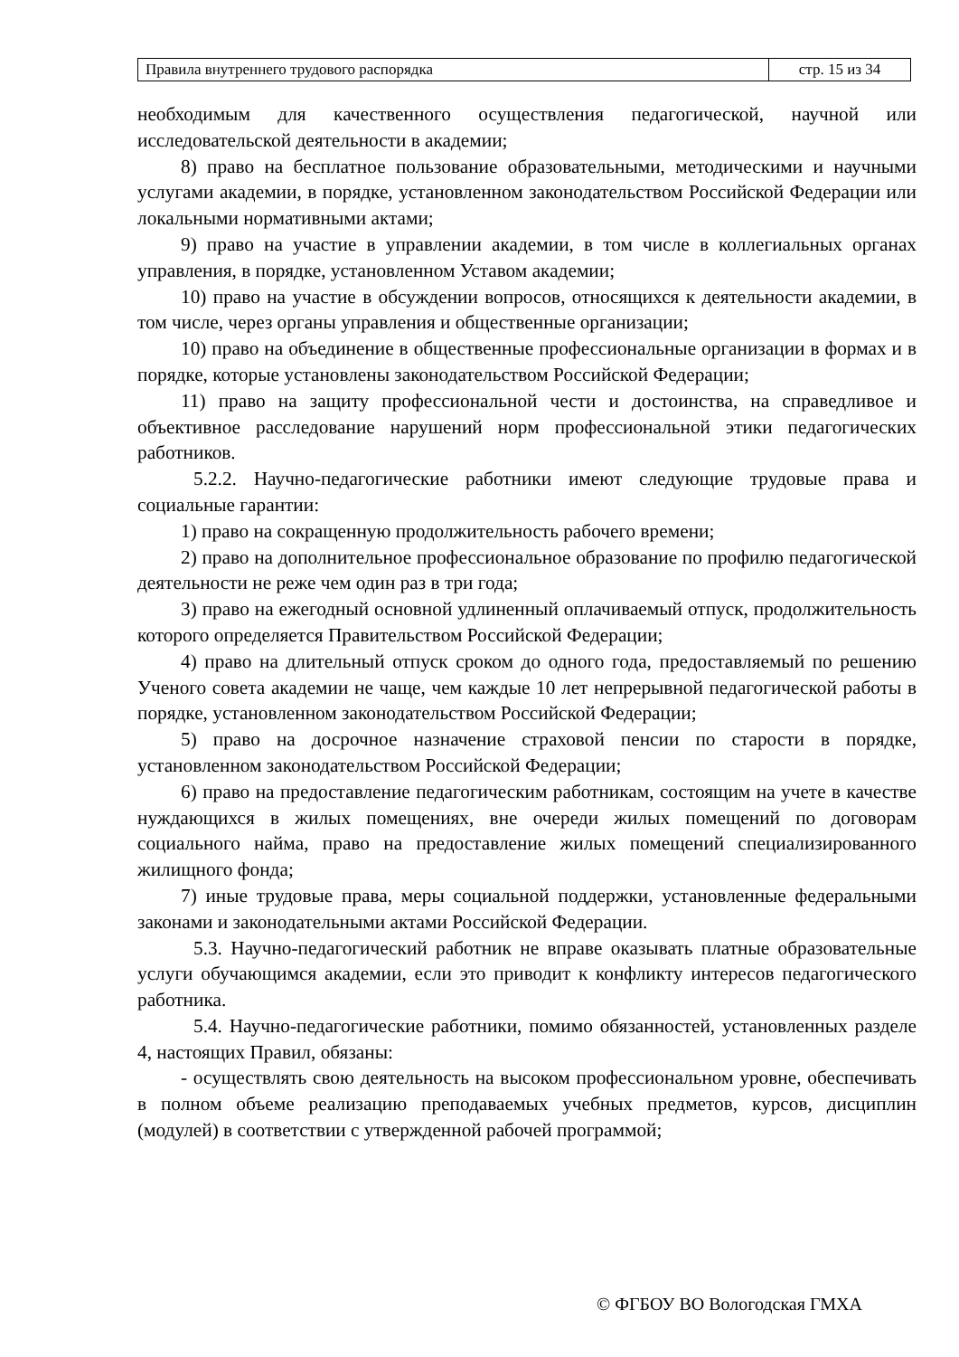| Правила внутреннего трудового распорядка | стр. 15 из 34 |
необходимым для качественного осуществления педагогической, научной или исследовательской деятельности в академии;
8) право на бесплатное пользование образовательными, методическими и научными услугами академии, в порядке, установленном законодательством Российской Федерации или локальными нормативными актами;
9) право на участие в управлении академии, в том числе в коллегиальных органах управления, в порядке, установленном Уставом академии;
10) право на участие в обсуждении вопросов, относящихся к деятельности академии, в том числе, через органы управления и общественные организации;
10) право на объединение в общественные профессиональные организации в формах и в порядке, которые установлены законодательством Российской Федерации;
11) право на защиту профессиональной чести и достоинства, на справедливое и объективное расследование нарушений норм профессиональной этики педагогических работников.
5.2.2. Научно-педагогические работники имеют следующие трудовые права и социальные гарантии:
1) право на сокращенную продолжительность рабочего времени;
2) право на дополнительное профессиональное образование по профилю педагогической деятельности не реже чем один раз в три года;
3) право на ежегодный основной удлиненный оплачиваемый отпуск, продолжительность которого определяется Правительством Российской Федерации;
4) право на длительный отпуск сроком до одного года, предоставляемый по решению Ученого совета академии не чаще, чем каждые 10 лет непрерывной педагогической работы в порядке, установленном законодательством Российской Федерации;
5) право на досрочное назначение страховой пенсии по старости в порядке, установленном законодательством Российской Федерации;
6) право на предоставление педагогическим работникам, состоящим на учете в качестве нуждающихся в жилых помещениях, вне очереди жилых помещений по договорам социального найма, право на предоставление жилых помещений специализированного жилищного фонда;
7) иные трудовые права, меры социальной поддержки, установленные федеральными законами и законодательными актами Российской Федерации.
5.3. Научно-педагогический работник не вправе оказывать платные образовательные услуги обучающимся академии, если это приводит к конфликту интересов педагогического работника.
5.4. Научно-педагогические работники, помимо обязанностей, установленных разделе 4, настоящих Правил, обязаны:
- осуществлять свою деятельность на высоком профессиональном уровне, обеспечивать в полном объеме реализацию преподаваемых учебных предметов, курсов, дисциплин (модулей) в соответствии с утвержденной рабочей программой;
© ФГБОУ ВО Вологодская ГМХА